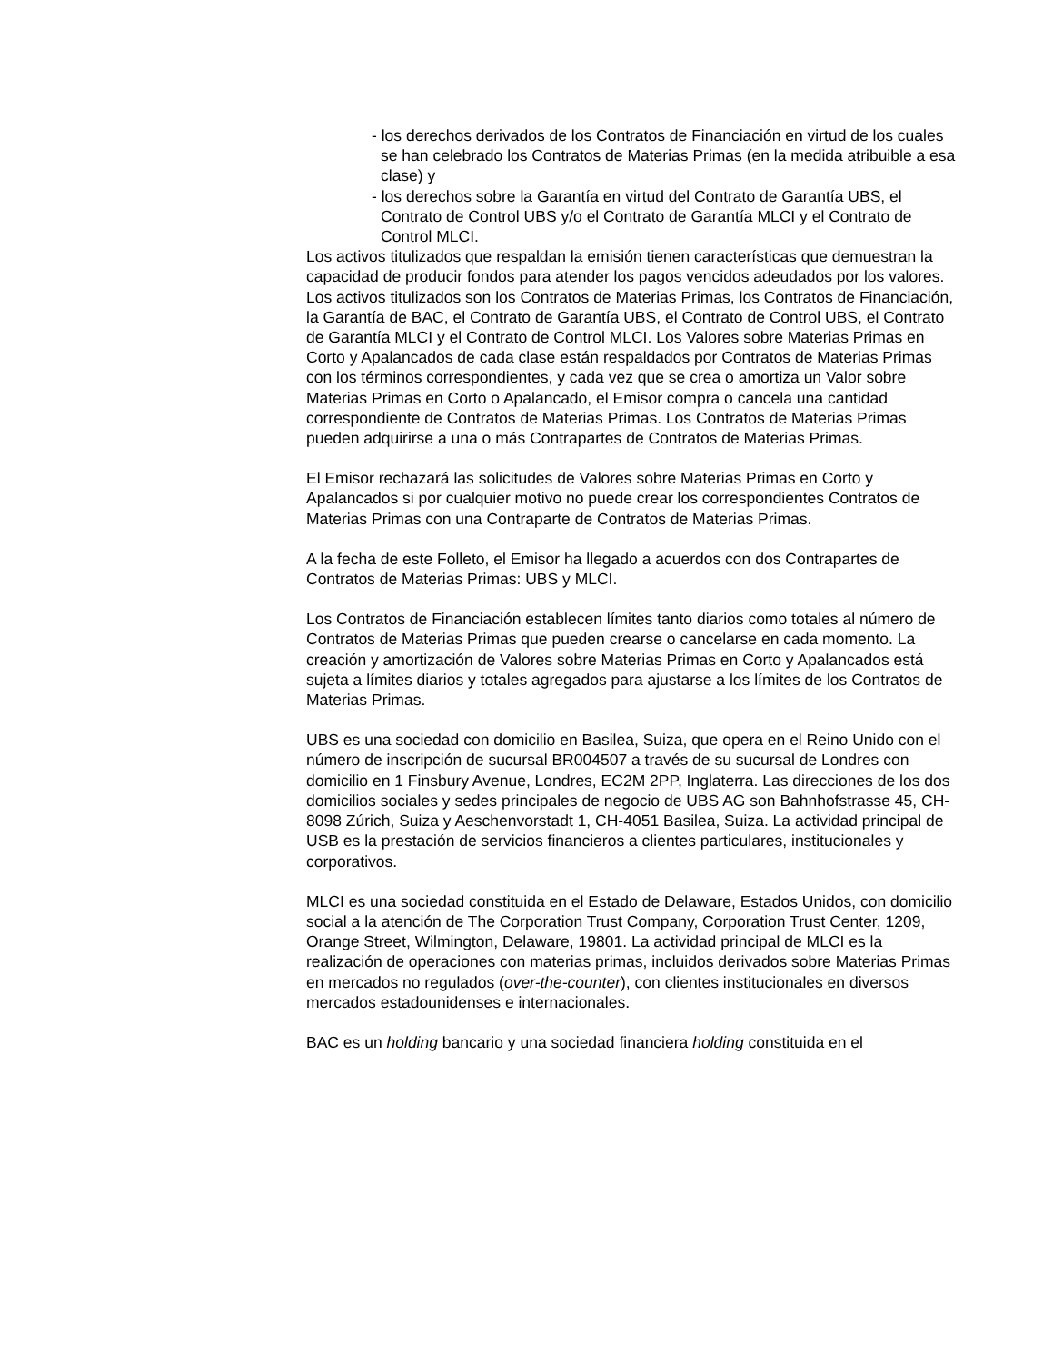- los derechos derivados de los Contratos de Financiación en virtud de los cuales se han celebrado los Contratos de Materias Primas (en la medida atribuible a esa clase) y
- los derechos sobre la Garantía en virtud del Contrato de Garantía UBS, el Contrato de Control UBS y/o el Contrato de Garantía MLCI y el Contrato de Control MLCI.
Los activos titulizados que respaldan la emisión tienen características que demuestran la capacidad de producir fondos para atender los pagos vencidos adeudados por los valores.
Los activos titulizados son los Contratos de Materias Primas, los Contratos de Financiación, la Garantía de BAC, el Contrato de Garantía UBS, el Contrato de Control UBS, el Contrato de Garantía MLCI y el Contrato de Control MLCI. Los Valores sobre Materias Primas en Corto y Apalancados de cada clase están respaldados por Contratos de Materias Primas con los términos correspondientes, y cada vez que se crea o amortiza un Valor sobre Materias Primas en Corto o Apalancado, el Emisor compra o cancela una cantidad correspondiente de Contratos de Materias Primas. Los Contratos de Materias Primas pueden adquirirse a una o más Contrapartes de Contratos de Materias Primas.
El Emisor rechazará las solicitudes de Valores sobre Materias Primas en Corto y Apalancados si por cualquier motivo no puede crear los correspondientes Contratos de Materias Primas con una Contraparte de Contratos de Materias Primas.
A la fecha de este Folleto, el Emisor ha llegado a acuerdos con dos Contrapartes de Contratos de Materias Primas: UBS y MLCI.
Los Contratos de Financiación establecen límites tanto diarios como totales al número de Contratos de Materias Primas que pueden crearse o cancelarse en cada momento. La creación y amortización de Valores sobre Materias Primas en Corto y Apalancados está sujeta a límites diarios y totales agregados para ajustarse a los límites de los Contratos de Materias Primas.
UBS es una sociedad con domicilio en Basilea, Suiza, que opera en el Reino Unido con el número de inscripción de sucursal BR004507 a través de su sucursal de Londres con domicilio en 1 Finsbury Avenue, Londres, EC2M 2PP, Inglaterra. Las direcciones de los dos domicilios sociales y sedes principales de negocio de UBS AG son Bahnhofstrasse 45, CH-8098 Zúrich, Suiza y Aeschenvorstadt 1, CH-4051 Basilea, Suiza. La actividad principal de USB es la prestación de servicios financieros a clientes particulares, institucionales y corporativos.
MLCI es una sociedad constituida en el Estado de Delaware, Estados Unidos, con domicilio social a la atención de The Corporation Trust Company, Corporation Trust Center, 1209, Orange Street, Wilmington, Delaware, 19801. La actividad principal de MLCI es la realización de operaciones con materias primas, incluidos derivados sobre Materias Primas en mercados no regulados (over-the-counter), con clientes institucionales en diversos mercados estadounidenses e internacionales.
BAC es un holding bancario y una sociedad financiera holding constituida en el